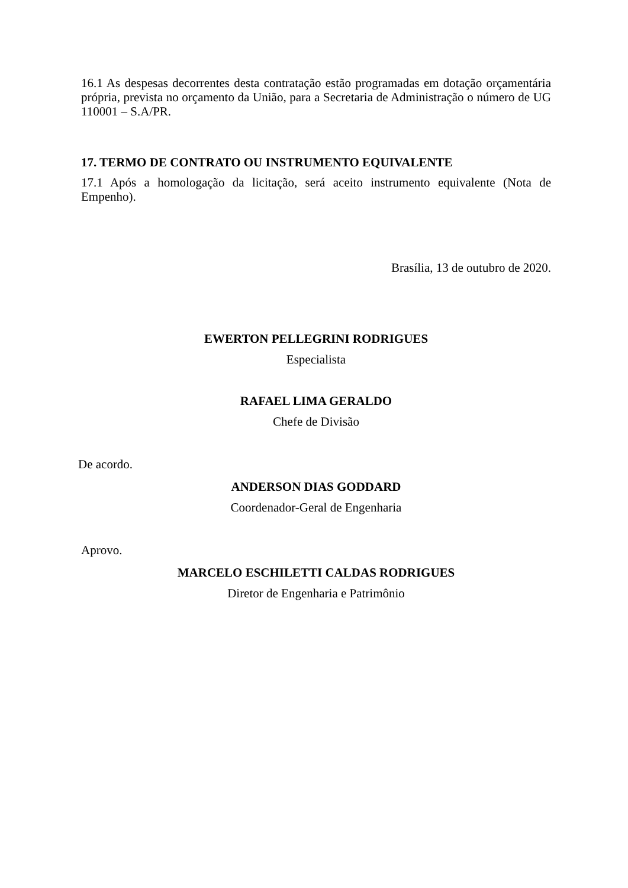16.1 As despesas decorrentes desta contratação estão programadas em dotação orçamentária própria, prevista no orçamento da União, para a Secretaria de Administração o número de UG 110001 – S.A/PR.
17. TERMO DE CONTRATO OU INSTRUMENTO EQUIVALENTE
17.1 Após a homologação da licitação, será aceito instrumento equivalente (Nota de Empenho).
Brasília, 13 de outubro de 2020.
EWERTON PELLEGRINI RODRIGUES
Especialista
RAFAEL LIMA GERALDO
Chefe de Divisão
De acordo.
ANDERSON DIAS GODDARD
Coordenador-Geral de Engenharia
Aprovo.
MARCELO ESCHILETTI CALDAS RODRIGUES
Diretor de Engenharia e Patrimônio